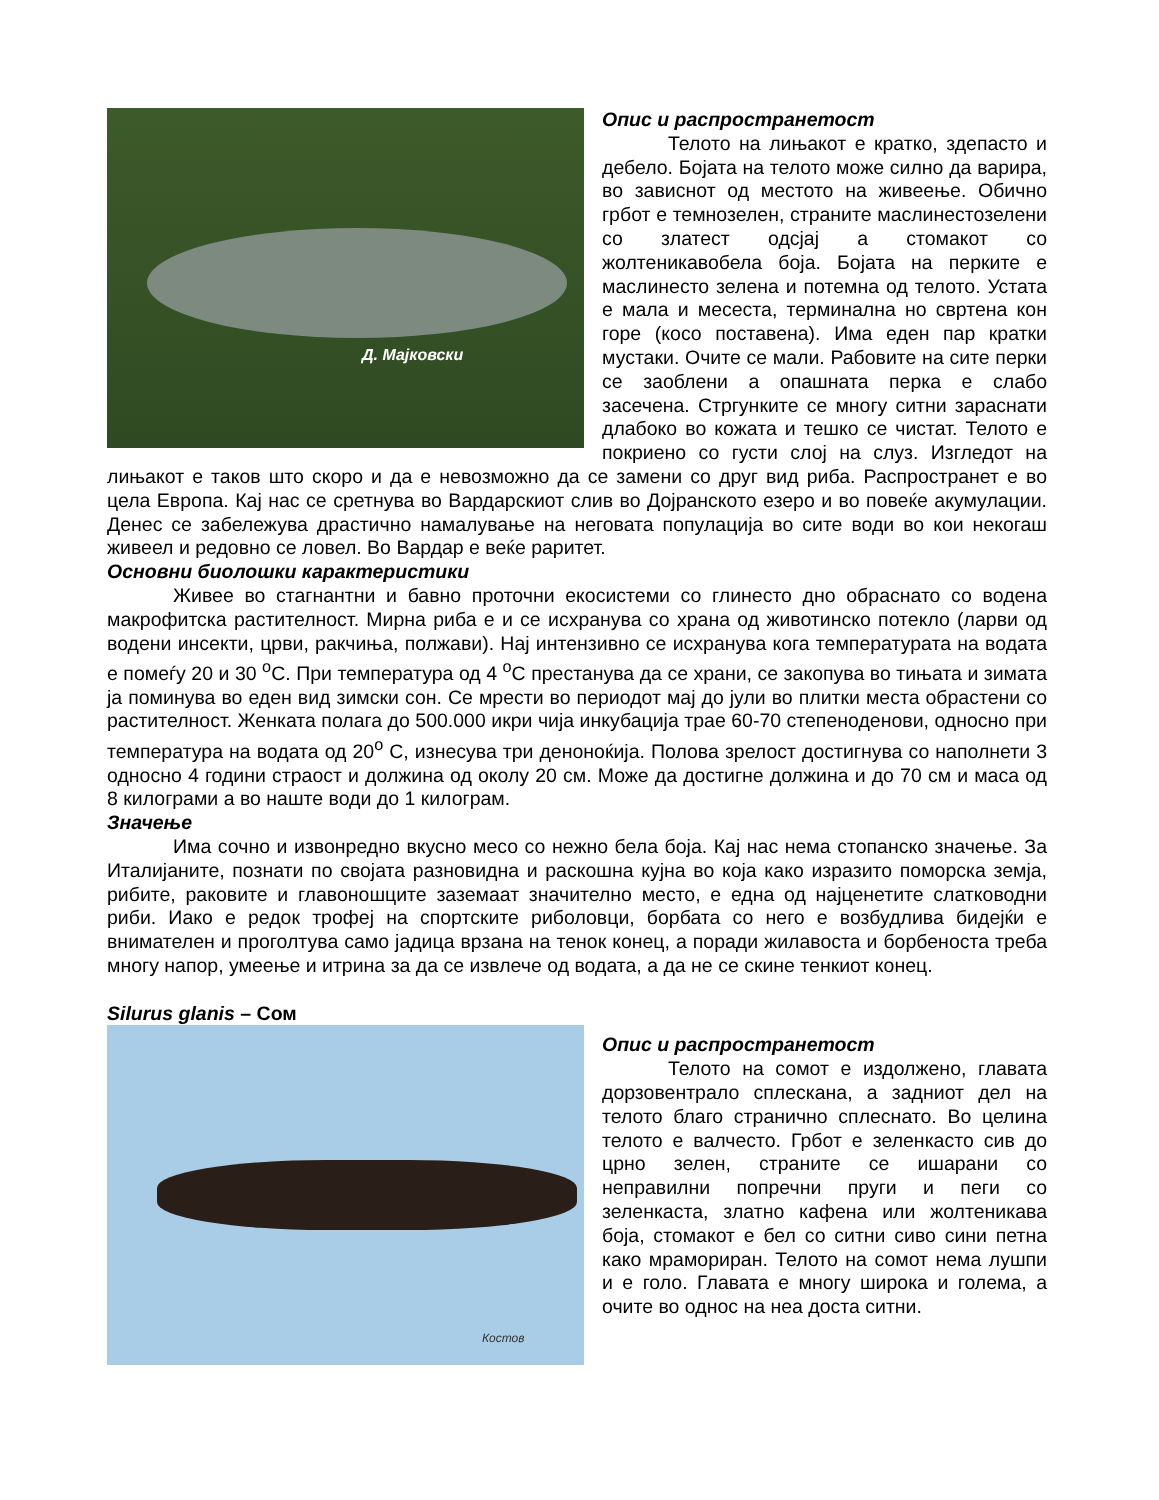Д. Мајковски
Опис и распространетост
Телото на лињакот е кратко, здепасто и дебело. Бојата на телото може силно да варира, во зависнот од местото на живеење. Обично грбот е темнозелен, страните маслинестозелени со златест одсјај а стомакот со жолтеникавобела боја. Бојата на перките е маслинесто зелена и потемна од телото. Устата е мала и месеста, терминална но свртена кон горе (косо поставена). Има еден пар кратки мустаки. Очите се мали. Рабовите на сите перки се заоблени а опашната перка е слабо засечена. Стргункитe се многу ситни зараснати длабоко во кожата и тешко се чистат. Телото е покриено со густи слој на слуз. Изгледот на лињакот е таков што скоро и да е невозможно да се замени со друг вид риба. Распространет е во цела Европа. Кај нас се сретнува во Вардарскиот слив во Дојранското езеро и во повеќе акумулации. Денес се забележува драстично намалување на неговата популација во сите води во кои некогаш живеел и редовно се ловел. Во Вардар е веќе раритет.
Основни биолошки карактеристики
Живее во стагнантни и бавно проточни екосистеми со глинесто дно обраснато со водена макрофитска растителност. Мирна риба е и се исхранува со храна од животинско потекло (ларви од водени инсекти, црви, ракчиња, полжави). Нај интензивно се исхранува кога температурата на водата е помеѓу 20 и 30 <sup>о</sup>С. При температура од 4 <sup>о</sup>С престанува да се храни, се закопува во тињата и зимата ја поминува во еден вид зимски сон. Се мрести во периодот мај до јули во плитки места обрастени со растителност. Женката полага до 500.000 икри чија инкубација трае 60-70 степеноденови, односно при температура на водата од 20<sup>о</sup> С, изнесува три деноноќија. Полова зрелост достигнува со наполнети 3 односно 4 години страост и должина од околу 20 см. Може да достигне должина и до 70 см и маса од 8 килограми а во наште води до 1 килограм.
Значење
Има сочно и извонредно вкусно месо со нежно бела боја. Кај нас нема стопанско значење. За Италијаните, познати по својата разновидна и раскошна кујна во која како изразито поморска земја, рибите, раковите и главоношците заземаат значително место, е една од најценетите слатководни риби. Иако е редок трофеј на спортските риболовци, борбата со него е возбудлива бидејќи е внимателен и проголтува само јадица врзана на тенок конец, а поради жилавоста и борбеноста треба многу напор, умеење и итрина за да се извлече од водата, а да не се скине тенкиот конец.
Silurus glanis – Сом
Костов
Опис и распространетост
Телото на сомот е издолжено, главата дорзовентрало сплескана, а задниот дел на телото благо странично сплеснато. Во целина телото е валчесто. Грбот е зеленкасто сив до црно зелен, страните се ишарани со неправилни попречни пруги и пеги со зеленкаста, златно кафена или жолтеникава боја, стомакот е бел со ситни сиво сини петна како мрамориран. Телото на сомот нема лушпи и е голо. Главата е многу широка и голема, а очите во однос на неа доста ситни.